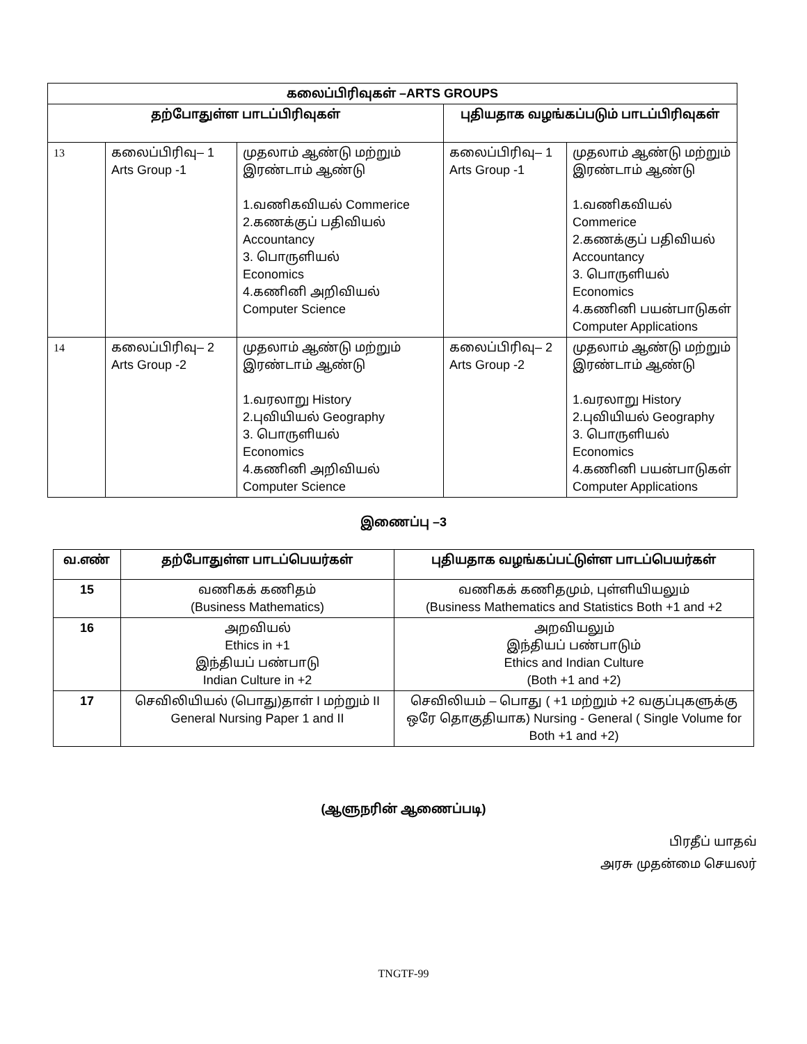| கலைப்பிரிவுகள் –ARTS GROUPS | | | | |
| --- | --- | --- | --- | --- |
| தற்போதுள்ள பாடப்பிரிவுகள் | | | புதியதாக வழங்கப்படும் பாடப்பிரிவுகள் | |
| 13 | கலைப்பிரிவு– 1 Arts Group -1 | முதலாம் ஆண்டு மற்றும் இரண்டாம் ஆண்டு 1.வணிகவியல் Commerice 2.கணக்குப் பதிவியல் Accountancy 3. பொருளியல் Economics 4.கணினி அறிவியல் Computer Science | கலைப்பிரிவு– 1 Arts Group -1 | முதலாம் ஆண்டு மற்றும் இரண்டாம் ஆண்டு 1.வணிகவியல் Commerice 2.கணக்குப் பதிவியல் Accountancy 3. பொருளியல் Economics 4.கணினி பயன்பாடுகள் Computer Applications |
| 14 | கலைப்பிரிவு– 2 Arts Group -2 | முதலாம் ஆண்டு மற்றும் இரண்டாம் ஆண்டு 1.வரலாறு History 2.புவியியல் Geography 3. பொருளியல் Economics 4.கணினி அறிவியல் Computer Science | கலைப்பிரிவு– 2 Arts Group -2 | முதலாம் ஆண்டு மற்றும் இரண்டாம் ஆண்டு 1.வரலாறு History 2.புவியியல் Geography 3. பொருளியல் Economics 4.கணினி பயன்பாடுகள் Computer Applications |
இணைப்பு –3
| வ.எண் | தற்போதுள்ள பாடப்பெயர்கள் | புதியதாக வழங்கப்பட்டுள்ள பாடப்பெயர்கள் |
| --- | --- | --- |
| 15 | வணிகக் கணிதம் (Business Mathematics) | வணிகக் கணிதமும், புள்ளியியலும் (Business Mathematics and Statistics Both +1 and +2 |
| 16 | அறவியல் Ethics in +1 இந்தியப் பண்பாடு Indian Culture in +2 | அறவியலும் இந்தியப் பண்பாடும் Ethics and Indian Culture (Both +1 and +2) |
| 17 | செவிலியியல் (பொது)தாள் I மற்றும் II General Nursing Paper 1 and II | செவிலியம் – பொது ( +1 மற்றும் +2 வகுப்புகளுக்கு ஒரே தொகுதியாக) Nursing - General ( Single Volume for Both +1 and +2) |
(ஆளுநரின் ஆணைப்படி)
பிரதீப் யாதவ்
அரசு முதன்மை செயலர்
TNGTF-99